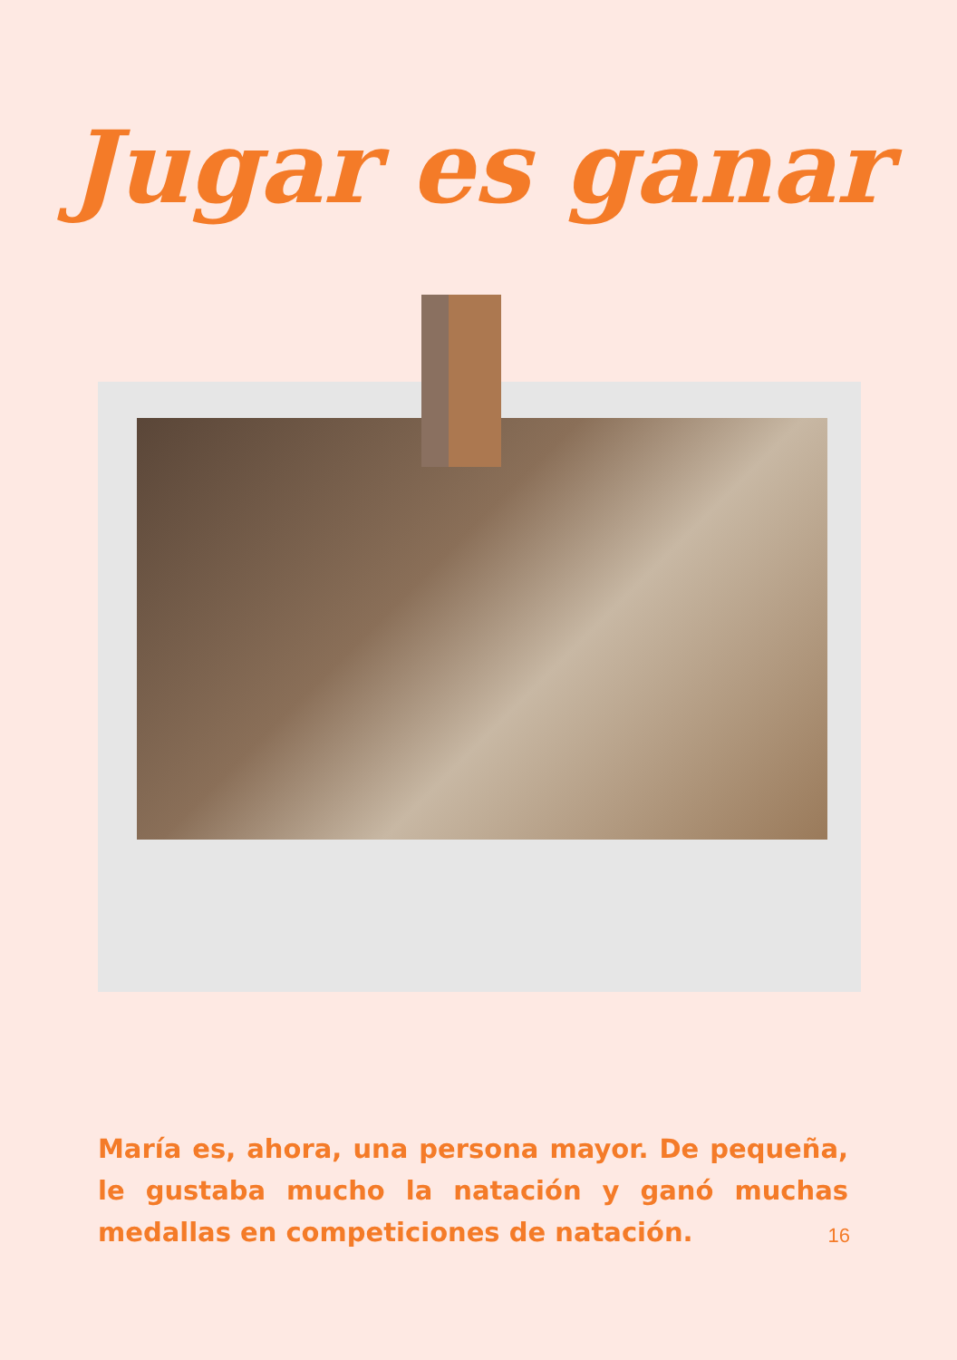Jugar es ganar
María es, ahora, una persona mayor. De pequeña, le gustaba mucho la natación y ganó muchas medallas en competiciones de natación.
16